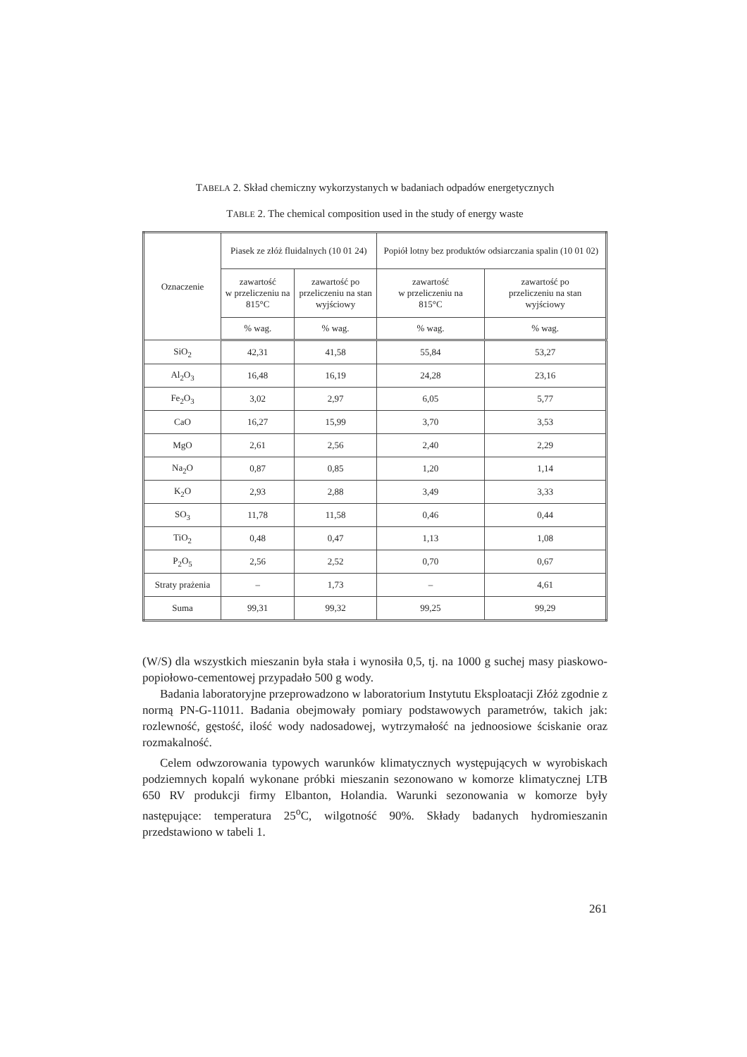TABELA 2. Skład chemiczny wykorzystanych w badaniach odpadów energetycznych
TABLE 2. The chemical composition used in the study of energy waste
| Oznaczenie | Piasek ze złóż fluidalnych (10 01 24) | | Popiół lotny bez produktów odsiarczania spalin (10 01 02) | |
| --- | --- | --- | --- | --- |
| | zawartość w przeliczeniu na 815°C | zawartość po przeliczeniu na stan wyjściowy | zawartość w przeliczeniu na 815°C | zawartość po przeliczeniu na stan wyjściowy |
| | % wag. | % wag. | % wag. | % wag. |
| SiO<sub>2</sub> | 42,31 | 41,58 | 55,84 | 53,27 |
| Al<sub>2</sub>O<sub>3</sub> | 16,48 | 16,19 | 24,28 | 23,16 |
| Fe<sub>2</sub>O<sub>3</sub> | 3,02 | 2,97 | 6,05 | 5,77 |
| CaO | 16,27 | 15,99 | 3,70 | 3,53 |
| MgO | 2,61 | 2,56 | 2,40 | 2,29 |
| Na<sub>2</sub>O | 0,87 | 0,85 | 1,20 | 1,14 |
| K<sub>2</sub>O | 2,93 | 2,88 | 3,49 | 3,33 |
| SO<sub>3</sub> | 11,78 | 11,58 | 0,46 | 0,44 |
| TiO<sub>2</sub> | 0,48 | 0,47 | 1,13 | 1,08 |
| P<sub>2</sub>O<sub>5</sub> | 2,56 | 2,52 | 0,70 | 0,67 |
| Straty prażenia | – | 1,73 | – | 4,61 |
| Suma | 99,31 | 99,32 | 99,25 | 99,29 |
(W/S) dla wszystkich mieszanin była stała i wynosiła 0,5, tj. na 1000 g suchej masy piaskowo-popiołowo-cementowej przypadało 500 g wody.
Badania laboratoryjne przeprowadzono w laboratorium Instytutu Eksploatacji Złóż zgodnie z normą PN-G-11011. Badania obejmowały pomiary podstawowych parametrów, takich jak: rozlewność, gęstość, ilość wody nadosadowej, wytrzymałość na jednoosiowe ściskanie oraz rozmakalność.
Celem odwzorowania typowych warunków klimatycznych występujących w wyrobiskach podziemnych kopalń wykonane próbki mieszanin sezonowano w komorze klimatycznej LTB 650 RV produkcji firmy Elbanton, Holandia. Warunki sezonowania w komorze były następujące: temperatura 25<sup>o</sup>C, wilgotność 90%. Składy badanych hydromieszanin przedstawiono w tabeli 1.
261